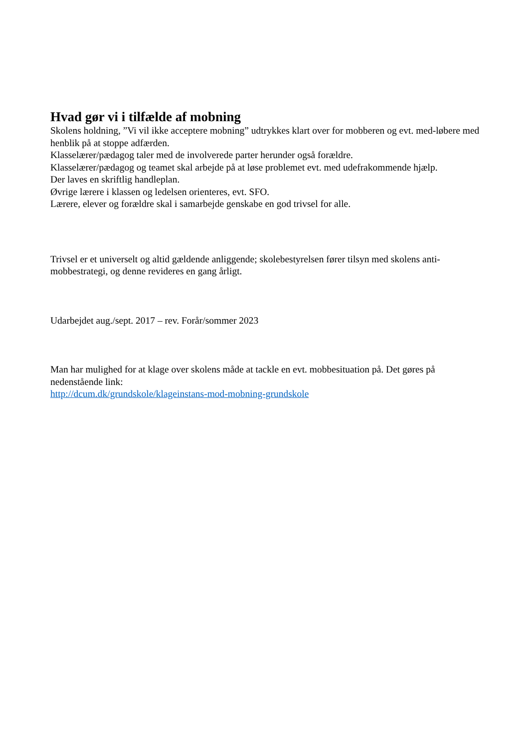Hvad gør vi i tilfælde af mobning
Skolens holdning, ”Vi vil ikke acceptere mobning” udtrykkes klart over for mobberen og evt. med-løbere med henblik på at stoppe adfærden.
Klasselærer/pædagog taler med de involverede parter herunder også forældre.
Klasselærer/pædagog og teamet skal arbejde på at løse problemet evt. med udefrakommende hjælp.
Der laves en skriftlig handleplan.
Øvrige lærere i klassen og ledelsen orienteres, evt. SFO.
Lærere, elever og forældre skal i samarbejde genskabe en god trivsel for alle.
Trivsel er et universelt og altid gældende anliggende; skolebestyrelsen fører tilsyn med skolens anti-mobbestrategi, og denne revideres en gang årligt.
Udarbejdet aug./sept. 2017 – rev. Forår/sommer 2023
Man har mulighed for at klage over skolens måde at tackle en evt. mobbesituation på. Det gøres på nedenstående link:
http://dcum.dk/grundskole/klageinstans-mod-mobning-grundskole